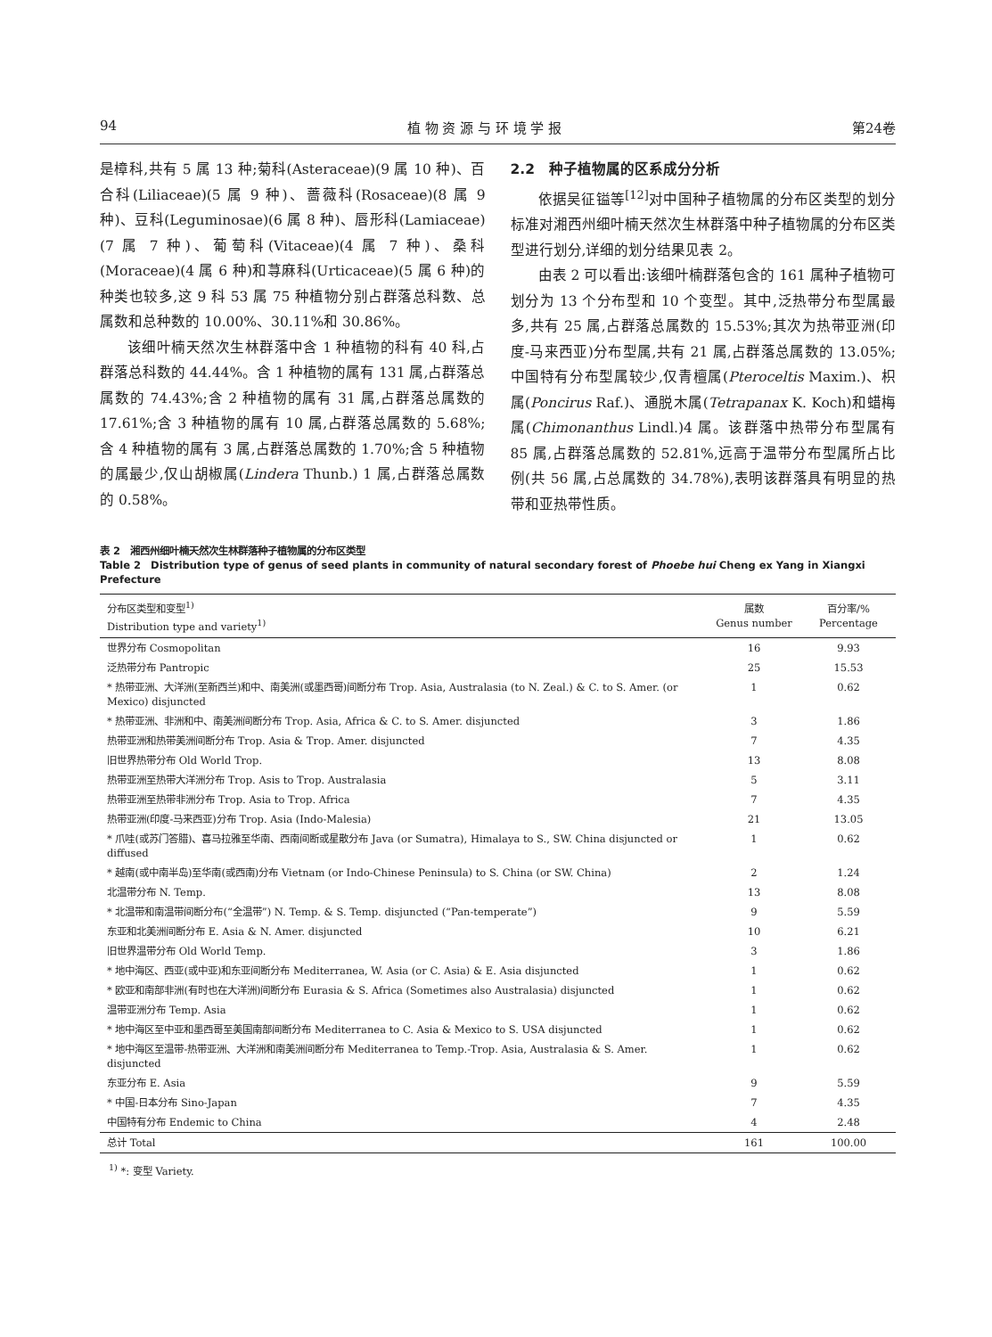94 植 物 资 源 与 环 境 学 报 第24卷
是樟科,共有 5 属 13 种;菊科(Asteraceae)(9 属 10 种)、百合科(Liliaceae)(5 属 9 种)、蔷薇科(Rosaceae)(8 属 9 种)、豆科(Leguminosae)(6 属 8 种)、唇形科(Lamiaceae)(7 属 7 种)、葡萄科(Vitaceae)(4 属 7 种)、桑科(Moraceae)(4 属 6 种)和荨麻科(Urticaceae)(5 属 6 种)的种类也较多,这 9 科 53 属 75 种植物分别占群落总科数、总属数和总种数的 10.00%、30.11%和 30.86%。
该细叶楠天然次生林群落中含 1 种植物的科有 40 科,占群落总科数的 44.44%。含 1 种植物的属有 131 属,占群落总属数的 74.43%;含 2 种植物的属有 31 属,占群落总属数的 17.61%;含 3 种植物的属有 10 属,占群落总属数的 5.68%;含 4 种植物的属有 3 属,占群落总属数的 1.70%;含 5 种植物的属最少,仅山胡椒属(Lindera Thunb.) 1 属,占群落总属数的 0.58%。
2.2　种子植物属的区系成分分析
依据吴征镒等<sup>[12]</sup>对中国种子植物属的分布区类型的划分标准对湘西州细叶楠天然次生林群落中种子植物属的分布区类型进行划分,详细的划分结果见表 2。
由表 2 可以看出:该细叶楠群落包含的 161 属种子植物可划分为 13 个分布型和 10 个变型。其中,泛热带分布型属最多,共有 25 属,占群落总属数的 15.53%;其次为热带亚洲(印度-马来西亚)分布型属,共有 21 属,占群落总属数的 13.05%;中国特有分布型属较少,仅青檀属(Pteroceltis Maxim.)、枳属(Poncirus Raf.)、通脱木属(Tetrapanax K. Koch)和蜡梅属(Chimonanthus Lindl.)4 属。该群落中热带分布型属有 85 属,占群落总属数的 52.81%,远高于温带分布型属所占比例(共 56 属,占总属数的 34.78%),表明该群落具有明显的热带和亚热带性质。
表 2　湘西州细叶楠天然次生林群落种子植物属的分布区类型
Table 2　Distribution type of genus of seed plants in community of natural secondary forest of Phoebe hui Cheng ex Yang in Xiangxi Prefecture
| 分布区类型和变型<sup>1)</sup> Distribution type and variety<sup>1)</sup> | 属数 Genus number | 百分率/% Percentage |
| --- | --- | --- |
| 世界分布 Cosmopolitan | 16 | 9.93 |
| 泛热带分布 Pantropic | 25 | 15.53 |
| * 热带亚洲、大洋洲(至新西兰)和中、南美洲(或墨西哥)间断分布 Trop. Asia, Australasia (to N. Zeal.) & C. to S. Amer. (or Mexico) disjuncted | 1 | 0.62 |
| * 热带亚洲、非洲和中、南美洲间断分布 Trop. Asia, Africa & C. to S. Amer. disjuncted | 3 | 1.86 |
| 热带亚洲和热带美洲间断分布 Trop. Asia & Trop. Amer. disjuncted | 7 | 4.35 |
| 旧世界热带分布 Old World Trop. | 13 | 8.08 |
| 热带亚洲至热带大洋洲分布 Trop. Asis to Trop. Australasia | 5 | 3.11 |
| 热带亚洲至热带非洲分布 Trop. Asia to Trop. Africa | 7 | 4.35 |
| 热带亚洲(印度-马来西亚)分布 Trop. Asia (Indo-Malesia) | 21 | 13.05 |
| * 爪哇(或苏门答腊)、喜马拉雅至华南、西南间断或星散分布 Java (or Sumatra), Himalaya to S., SW. China disjuncted or diffused | 1 | 0.62 |
| * 越南(或中南半岛)至华南(或西南)分布 Vietnam (or Indo-Chinese Peninsula) to S. China (or SW. China) | 2 | 1.24 |
| 北温带分布 N. Temp. | 13 | 8.08 |
| * 北温带和南温带间断分布(“全温带”) N. Temp. & S. Temp. disjuncted (“Pan-temperate”) | 9 | 5.59 |
| 东亚和北美洲间断分布 E. Asia & N. Amer. disjuncted | 10 | 6.21 |
| 旧世界温带分布 Old World Temp. | 3 | 1.86 |
| * 地中海区、西亚(或中亚)和东亚间断分布 Mediterranea, W. Asia (or C. Asia) & E. Asia disjuncted | 1 | 0.62 |
| * 欧亚和南部非洲(有时也在大洋洲)间断分布 Eurasia & S. Africa (Sometimes also Australasia) disjuncted | 1 | 0.62 |
| 温带亚洲分布 Temp. Asia | 1 | 0.62 |
| * 地中海区至中亚和墨西哥至美国南部间断分布 Mediterranea to C. Asia & Mexico to S. USA disjuncted | 1 | 0.62 |
| * 地中海区至温带-热带亚洲、大洋洲和南美洲间断分布 Mediterranea to Temp.-Trop. Asia, Australasia & S. Amer. disjuncted | 1 | 0.62 |
| 东亚分布 E. Asia | 9 | 5.59 |
| * 中国-日本分布 Sino-Japan | 7 | 4.35 |
| 中国特有分布 Endemic to China | 4 | 2.48 |
| 总计 Total | 161 | 100.00 |
<sup>1)</sup> *: 变型 Variety.